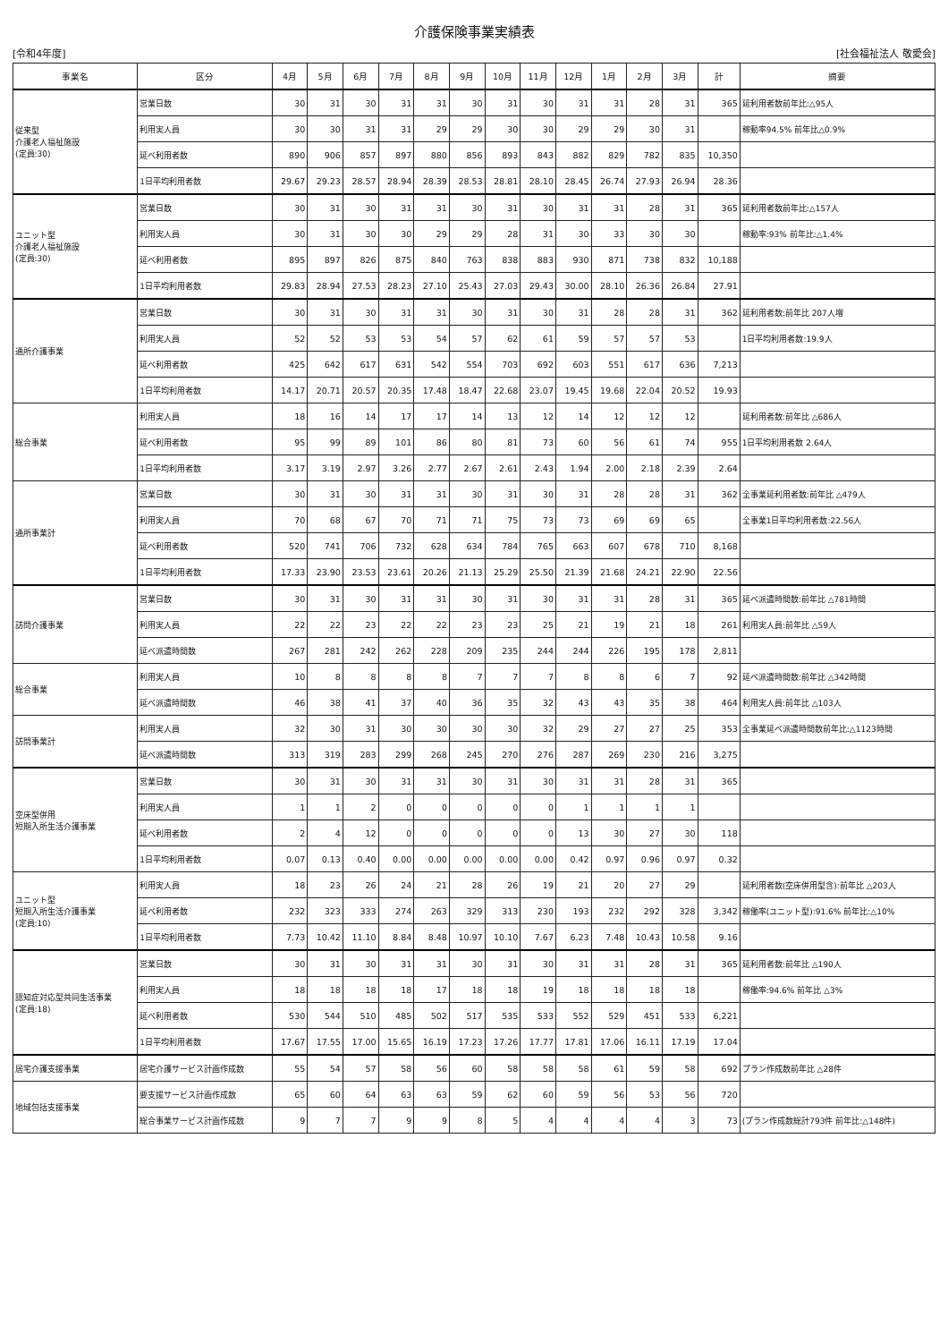介護保険事業実績表
[令和4年度] [社会福祉法人 敬愛会]
| 事業名 | 区分 | 4月 | 5月 | 6月 | 7月 | 8月 | 9月 | 10月 | 11月 | 12月 | 1月 | 2月 | 3月 | 計 | 摘要 |
| --- | --- | --- | --- | --- | --- | --- | --- | --- | --- | --- | --- | --- | --- | --- | --- |
| 従来型 介護老人福祉施設 (定員:30) | 営業日数 | 30 | 31 | 30 | 31 | 31 | 30 | 31 | 30 | 31 | 31 | 28 | 31 | 365 | 延利用者数前年比:△95人 |
| | 利用実人員 | 30 | 30 | 31 | 31 | 29 | 29 | 30 | 30 | 29 | 29 | 30 | 31 | | 稼動率94.5% 前年比△0.9% |
| | 延べ利用者数 | 890 | 906 | 857 | 897 | 880 | 856 | 893 | 843 | 882 | 829 | 782 | 835 | 10,350 | |
| | 1日平均利用者数 | 29.67 | 29.23 | 28.57 | 28.94 | 28.39 | 28.53 | 28.81 | 28.10 | 28.45 | 26.74 | 27.93 | 26.94 | 28.36 | |
| ユニット型 介護老人福祉施設 (定員:30) | 営業日数 | 30 | 31 | 30 | 31 | 31 | 30 | 31 | 30 | 31 | 31 | 28 | 31 | 365 | 延利用者数前年比:△157人 |
| | 利用実人員 | 30 | 31 | 30 | 30 | 29 | 29 | 28 | 31 | 30 | 33 | 30 | 30 | | 稼動率:93% 前年比:△1.4% |
| | 延べ利用者数 | 895 | 897 | 826 | 875 | 840 | 763 | 838 | 883 | 930 | 871 | 738 | 832 | 10,188 | |
| | 1日平均利用者数 | 29.83 | 28.94 | 27.53 | 28.23 | 27.10 | 25.43 | 27.03 | 29.43 | 30.00 | 28.10 | 26.36 | 26.84 | 27.91 | |
| 通所介護事業 | 営業日数 | 30 | 31 | 30 | 31 | 31 | 30 | 31 | 30 | 31 | 28 | 28 | 31 | 362 | 延利用者数:前年比 207人増 |
| | 利用実人員 | 52 | 52 | 53 | 53 | 54 | 57 | 62 | 61 | 59 | 57 | 57 | 53 | | 1日平均利用者数:19.9人 |
| | 延べ利用者数 | 425 | 642 | 617 | 631 | 542 | 554 | 703 | 692 | 603 | 551 | 617 | 636 | 7,213 | |
| | 1日平均利用者数 | 14.17 | 20.71 | 20.57 | 20.35 | 17.48 | 18.47 | 22.68 | 23.07 | 19.45 | 19.68 | 22.04 | 20.52 | 19.93 | |
| 総合事業 | 利用実人員 | 18 | 16 | 14 | 17 | 17 | 14 | 13 | 12 | 14 | 12 | 12 | 12 | | 延利用者数:前年比 △686人 |
| | 延べ利用者数 | 95 | 99 | 89 | 101 | 86 | 80 | 81 | 73 | 60 | 56 | 61 | 74 | 955 | 1日平均利用者数 2.64人 |
| | 1日平均利用者数 | 3.17 | 3.19 | 2.97 | 3.26 | 2.77 | 2.67 | 2.61 | 2.43 | 1.94 | 2.00 | 2.18 | 2.39 | 2.64 | |
| 通所事業計 | 営業日数 | 30 | 31 | 30 | 31 | 31 | 30 | 31 | 30 | 31 | 28 | 28 | 31 | 362 | 全事業延利用者数:前年比 △479人 |
| | 利用実人員 | 70 | 68 | 67 | 70 | 71 | 71 | 75 | 73 | 73 | 69 | 69 | 65 | | 全事業1日平均利用者数:22.56人 |
| | 延べ利用者数 | 520 | 741 | 706 | 732 | 628 | 634 | 784 | 765 | 663 | 607 | 678 | 710 | 8,168 | |
| | 1日平均利用者数 | 17.33 | 23.90 | 23.53 | 23.61 | 20.26 | 21.13 | 25.29 | 25.50 | 21.39 | 21.68 | 24.21 | 22.90 | 22.56 | |
| 訪問介護事業 | 営業日数 | 30 | 31 | 30 | 31 | 31 | 30 | 31 | 30 | 31 | 31 | 28 | 31 | 365 | 延べ派遣時間数:前年比 △781時間 |
| | 利用実人員 | 22 | 22 | 23 | 22 | 22 | 23 | 23 | 25 | 21 | 19 | 21 | 18 | 261 | 利用実人員:前年比 △59人 |
| | 延べ派遣時間数 | 267 | 281 | 242 | 262 | 228 | 209 | 235 | 244 | 244 | 226 | 195 | 178 | 2,811 | |
| 総合事業 | 利用実人員 | 10 | 8 | 8 | 8 | 8 | 7 | 7 | 7 | 8 | 8 | 6 | 7 | 92 | 延べ派遣時間数:前年比 △342時間 |
| | 延べ派遣時間数 | 46 | 38 | 41 | 37 | 40 | 36 | 35 | 32 | 43 | 43 | 35 | 38 | 464 | 利用実人員:前年比 △103人 |
| 訪問事業計 | 利用実人員 | 32 | 30 | 31 | 30 | 30 | 30 | 30 | 32 | 29 | 27 | 27 | 25 | 353 | 全事業延べ派遣時間数前年比:△1123時間 |
| | 延べ派遣時間数 | 313 | 319 | 283 | 299 | 268 | 245 | 270 | 276 | 287 | 269 | 230 | 216 | 3,275 | |
| 空床型併用 短期入所生活介護事業 | 営業日数 | 30 | 31 | 30 | 31 | 31 | 30 | 31 | 30 | 31 | 31 | 28 | 31 | 365 | |
| | 利用実人員 | 1 | 1 | 2 | 0 | 0 | 0 | 0 | 0 | 1 | 1 | 1 | 1 | | |
| | 延べ利用者数 | 2 | 4 | 12 | 0 | 0 | 0 | 0 | 0 | 13 | 30 | 27 | 30 | 118 | |
| | 1日平均利用者数 | 0.07 | 0.13 | 0.40 | 0.00 | 0.00 | 0.00 | 0.00 | 0.00 | 0.42 | 0.97 | 0.96 | 0.97 | 0.32 | |
| ユニット型 短期入所生活介護事業 (定員:10) | 利用実人員 | 18 | 23 | 26 | 24 | 21 | 28 | 26 | 19 | 21 | 20 | 27 | 29 | | 延利用者数(空床併用型含):前年比 △203人 |
| | 延べ利用者数 | 232 | 323 | 333 | 274 | 263 | 329 | 313 | 230 | 193 | 232 | 292 | 328 | 3,342 | 稼働率(ユニット型):91.6% 前年比:△10% |
| | 1日平均利用者数 | 7.73 | 10.42 | 11.10 | 8.84 | 8.48 | 10.97 | 10.10 | 7.67 | 6.23 | 7.48 | 10.43 | 10.58 | 9.16 | |
| 認知症対応型共同生活事業 (定員:18) | 営業日数 | 30 | 31 | 30 | 31 | 31 | 30 | 31 | 30 | 31 | 31 | 28 | 31 | 365 | 延利用者数:前年比 △190人 |
| | 利用実人員 | 18 | 18 | 18 | 18 | 17 | 18 | 18 | 19 | 18 | 18 | 18 | 18 | | 稼働率:94.6% 前年比 △3% |
| | 延べ利用者数 | 530 | 544 | 510 | 485 | 502 | 517 | 535 | 533 | 552 | 529 | 451 | 533 | 6,221 | |
| | 1日平均利用者数 | 17.67 | 17.55 | 17.00 | 15.65 | 16.19 | 17.23 | 17.26 | 17.77 | 17.81 | 17.06 | 16.11 | 17.19 | 17.04 | |
| 居宅介護支援事業 | 居宅介護サービス計画作成数 | 55 | 54 | 57 | 58 | 56 | 60 | 58 | 58 | 58 | 61 | 59 | 58 | 692 | プラン作成数前年比 △28件 |
| 地域包括支援事業 | 要支援サービス計画作成数 | 65 | 60 | 64 | 63 | 63 | 59 | 62 | 60 | 59 | 56 | 53 | 56 | 720 | |
| | 総合事業サービス計画作成数 | 9 | 7 | 7 | 9 | 9 | 8 | 5 | 4 | 4 | 4 | 4 | 3 | 73 | (プラン作成数総計793件 前年比:△148件) |